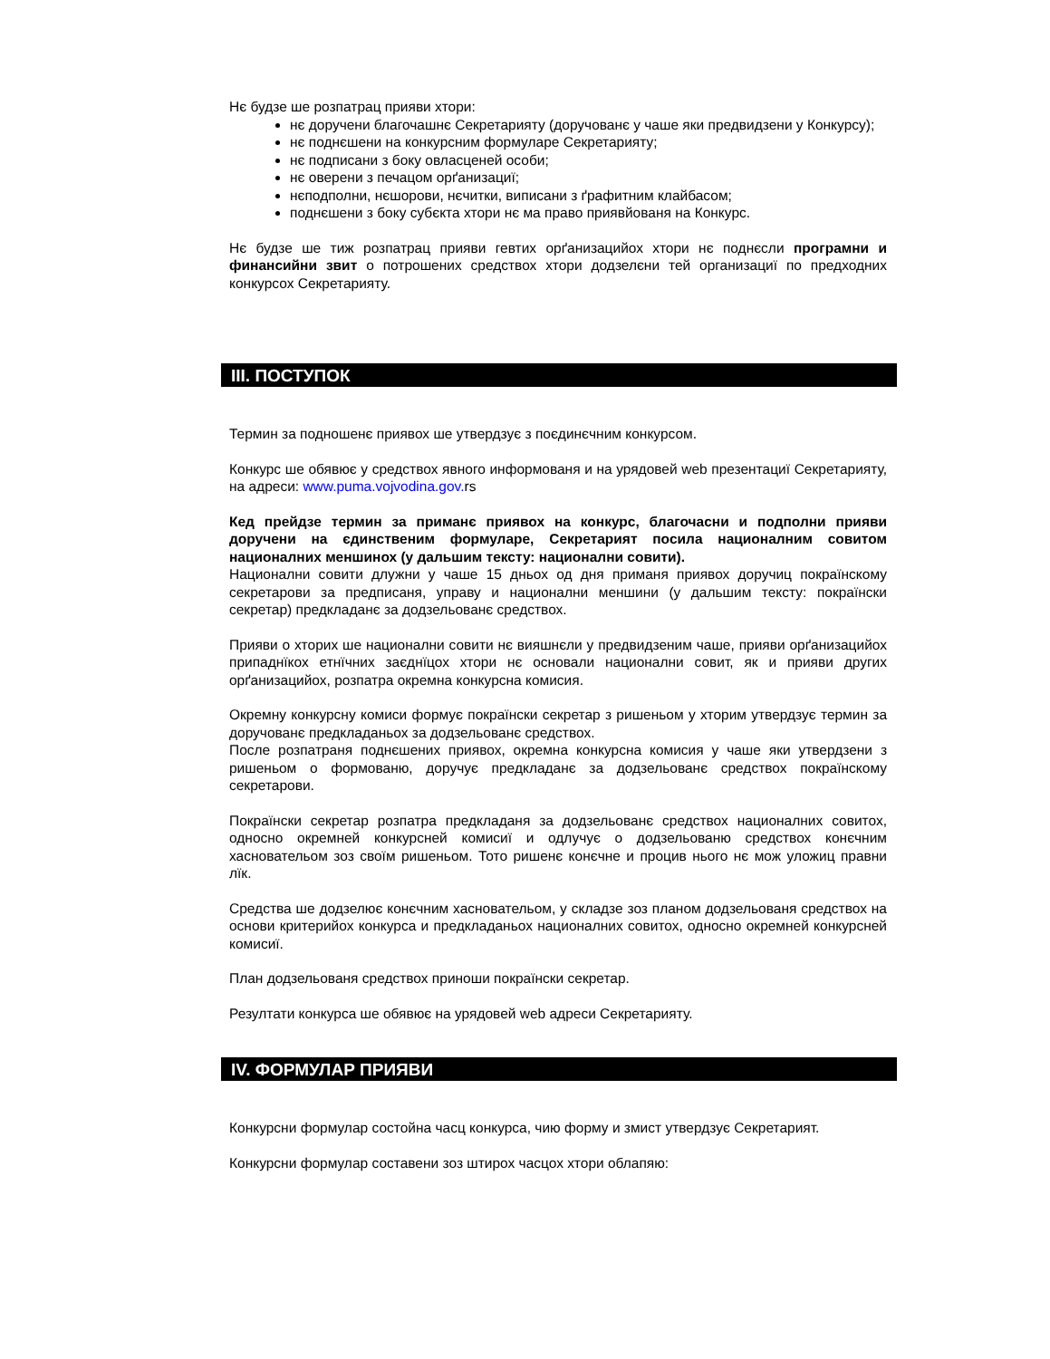Нє будзе ше розпатрац прияви хтори:
нє доручени благочашнє Секретарияту (доручованє у чаше яки предвидзени у Конкурсу);
нє поднєшени на конкурсним формуларе Секретарияту;
нє подписани з боку овласценей особи;
нє оверени з печацом орґанизациї;
нєподполни, нєшорови, нєчитки, виписани з ґрафитним клайбасом;
поднєшени з боку субєкта хтори нє ма право приявйованя на Конкурс.
Нє будзе ше тиж розпатрац прияви гевтих орґанизацийох хтори нє поднєсли програмни и финансийни звит о потрошених средствох хтори додзелєни тей организациї по предходних конкурсох Секретарияту.
III. ПОСТУПОК
Термин за подношенє приявох ше утвердзує з поєдинєчним конкурсом.
Конкурс ше обявює у средствох явного информованя и на урядовей web презентациї Секретарияту, на адреси: www.puma.vojvodina.gov. rs
Кед прейдзе термин за приманє приявох на конкурс, благочасни и подполни прияви доручени на єдинственим формуларе, Секретарият посила националним совитом националних меншинох (у дальшим тексту: национални совити).
Национални совити длужни у чаше 15 дньох од дня приманя приявох доручиц покраїнскому секретарови за предписаня, управу и национални меншини (у дальшим тексту: покраїнски секретар) предкладанє за додзельованє средствох.
Прияви о хторих ше национални совити нє вияшнєли у предвидзеним чаше, прияви орґанизацийох припаднїкох етнїчних заєднїцох хтори нє основали национални совит, як и прияви других орґанизацийох, розпатра окремна конкурсна комисия.
Окремну конкурсну комиси формує покраїнски секретар з ришеньом у хторим утвердзує термин за доручованє предкладаньох за додзельованє средствох.
После розпатраня поднєшених приявох, окремна конкурсна комисия у чаше яки утвердзени з ришеньом о формованю, доручує предкладанє за додзельованє средствох покраїнскому секретарови.
Покраїнски секретар розпатра предкладаня за додзельованє средствох националних совитох, односно окремней конкурсней комисиї и одлучує о додзельованю средствох конєчним хасновательом зоз своїм ришеньом. Тото ришенє конєчне и процив нього нє мож уложиц правни лїк.
Средства ше додзелює конєчним хасновательом, у складзе зоз планом додзельованя средствох на основи критерийох конкурса и предкладаньох националних совитох, односно окремней конкурсней комисиї.
План додзельованя средствох приноши покраїнски секретар.
Резултати конкурса ше обявює на урядовей web адреси Секретарияту.
IV. ФОРМУЛАР ПРИЯВИ
Конкурсни формулар состойна часц конкурса, чию форму и змист утвердзує Секретарият.
Конкурсни формулар составени зоз штирох часцох хтори облапяю: